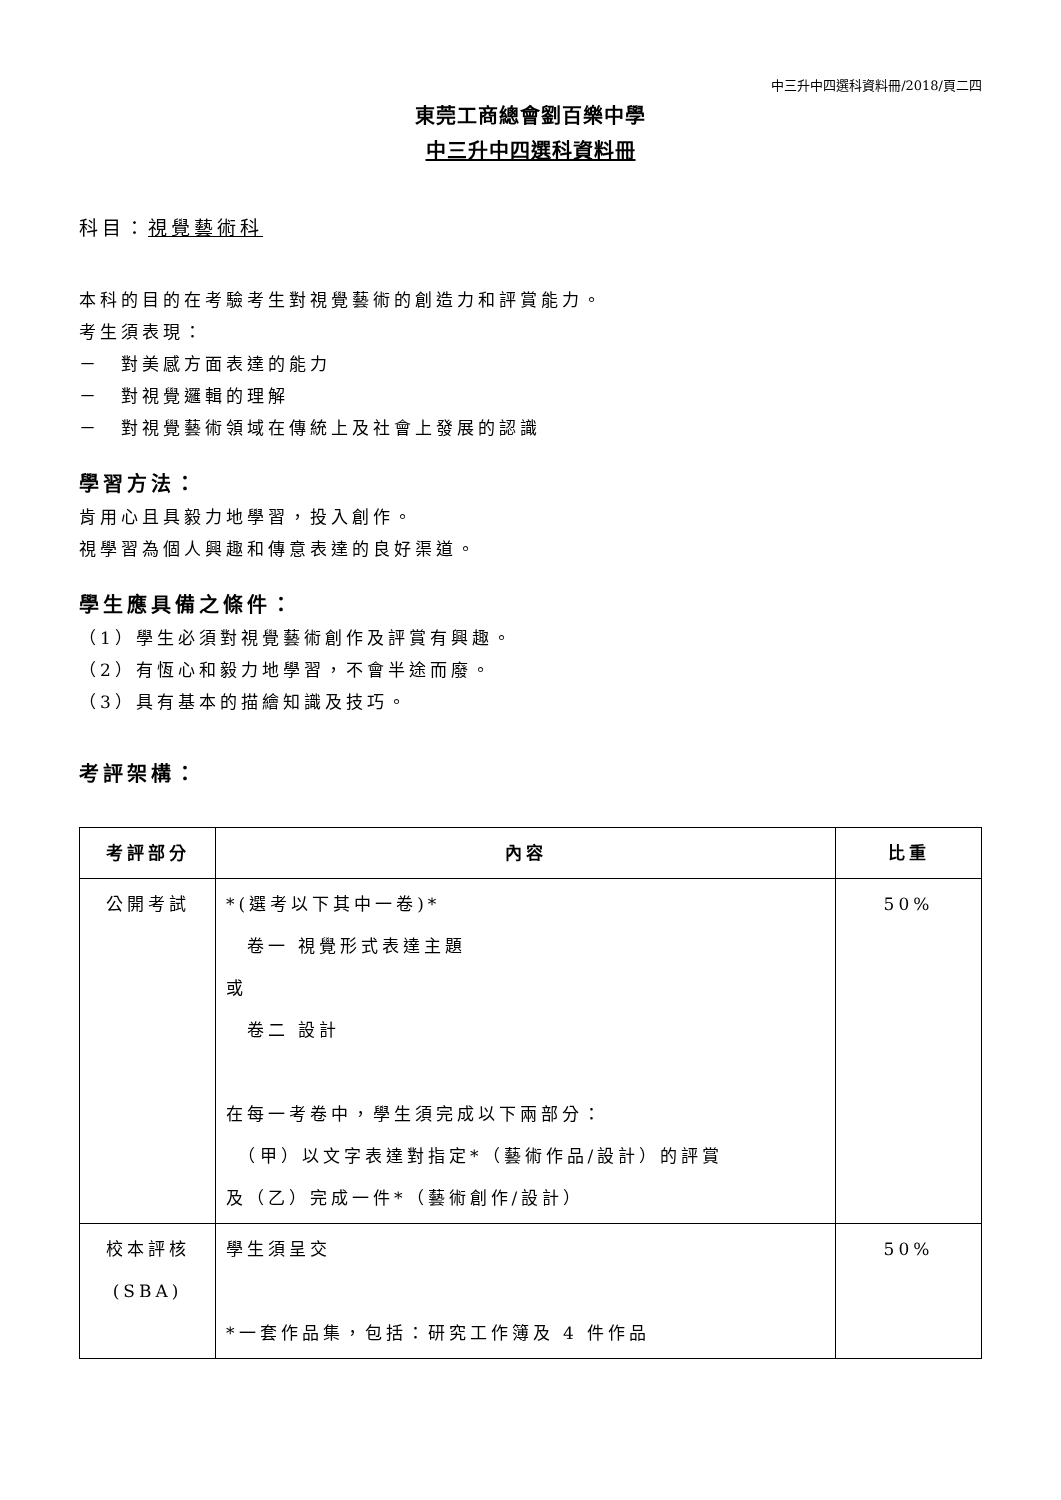中三升中四選科資料冊/2018/頁二四
東莞工商總會劉百樂中學
中三升中四選科資料冊
科目：視覺藝術科
本科的目的在考驗考生對視覺藝術的創造力和評賞能力。
考生須表現：
－　對美感方面表達的能力
－　對視覺邏輯的理解
－　對視覺藝術領域在傳統上及社會上發展的認識
學習方法：
肯用心且具毅力地學習，投入創作。
視學習為個人興趣和傳意表達的良好渠道。
學生應具備之條件：
（1）學生必須對視覺藝術創作及評賞有興趣。
（2）有恆心和毅力地學習，不會半途而廢。
（3）具有基本的描繪知識及技巧。
考評架構：
| 考評部分 | 內容 | 比重 |
| --- | --- | --- |
| 公開考試 | *(選考以下其中一卷)* 卷一 視覺形式表達主題 或 卷二 設計 在每一考卷中，學生須完成以下兩部分： （甲）以文字表達對指定*（藝術作品/設計）的評賞 及（乙）完成一件*（藝術創作/設計） | 50% |
| 校本評核 (SBA) | 學生須呈交 *一套作品集，包括：研究工作簿及 4 件作品 | 50% |